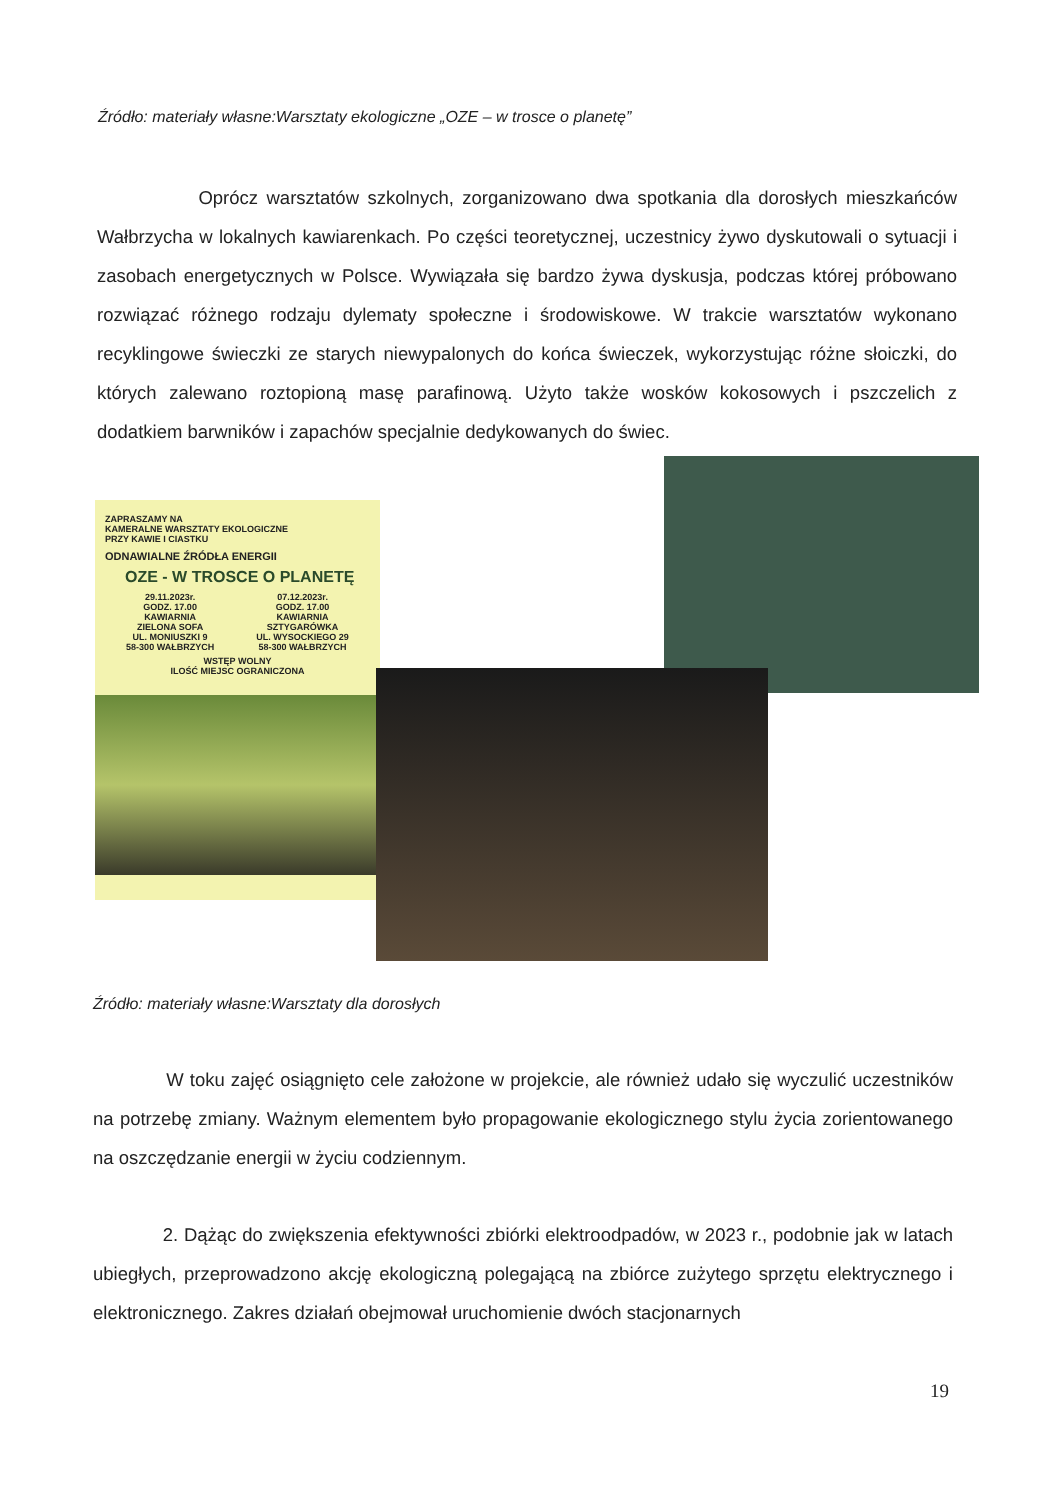Źródło: materiały własne:Warsztaty ekologiczne „OZE – w trosce o planetę”
Oprócz warsztatów szkolnych, zorganizowano dwa spotkania dla dorosłych mieszkańców Wałbrzycha w lokalnych kawiarenkach. Po części teoretycznej, uczestnicy żywo dyskutowali o sytuacji i zasobach energetycznych w Polsce. Wywiązała się bardzo żywa dyskusja, podczas której próbowano rozwiązać różnego rodzaju dylematy społeczne i środowiskowe. W trakcie warsztatów wykonano recyklingowe świeczki ze starych niewypalonych do końca świeczek, wykorzystując różne słoiczki, do których zalewano roztopioną masę parafinową. Użyto także wosków kokosowych i pszczelich z dodatkiem barwników i zapachów specjalnie dedykowanych do świec.
ZAPRASZAMY NA
KAMERALNE WARSZTATY EKOLOGICZNE
PRZY KAWIE I CIASTKU
ODNAWIALNE ŹRÓDŁA ENERGII
OZE - W TROSCE O PLANETĘ
29.11.2023r.
GODZ. 17.00
KAWIARNIA
ZIELONA SOFA
UL. MONIUSZKI 9
58-300 WAŁBRZYCH
07.12.2023r.
GODZ. 17.00
KAWIARNIA
SZTYGARÓWKA
UL. WYSOCKIEGO 29
58-300 WAŁBRZYCH
WSTĘP WOLNY
ILOŚĆ MIEJSC OGRANICZONA
Źródło: materiały własne:Warsztaty dla dorosłych
W toku zajęć osiągnięto cele założone w projekcie, ale również udało się wyczulić uczestników na potrzebę zmiany. Ważnym elementem było propagowanie ekologicznego stylu życia zorientowanego na oszczędzanie energii w życiu codziennym.
2. Dążąc do zwiększenia efektywności zbiórki elektroodpadów, w 2023 r., podobnie jak w latach ubiegłych, przeprowadzono akcję ekologiczną polegającą na zbiórce zużytego sprzętu elektrycznego i elektronicznego. Zakres działań obejmował uruchomienie dwóch stacjonarnych
19